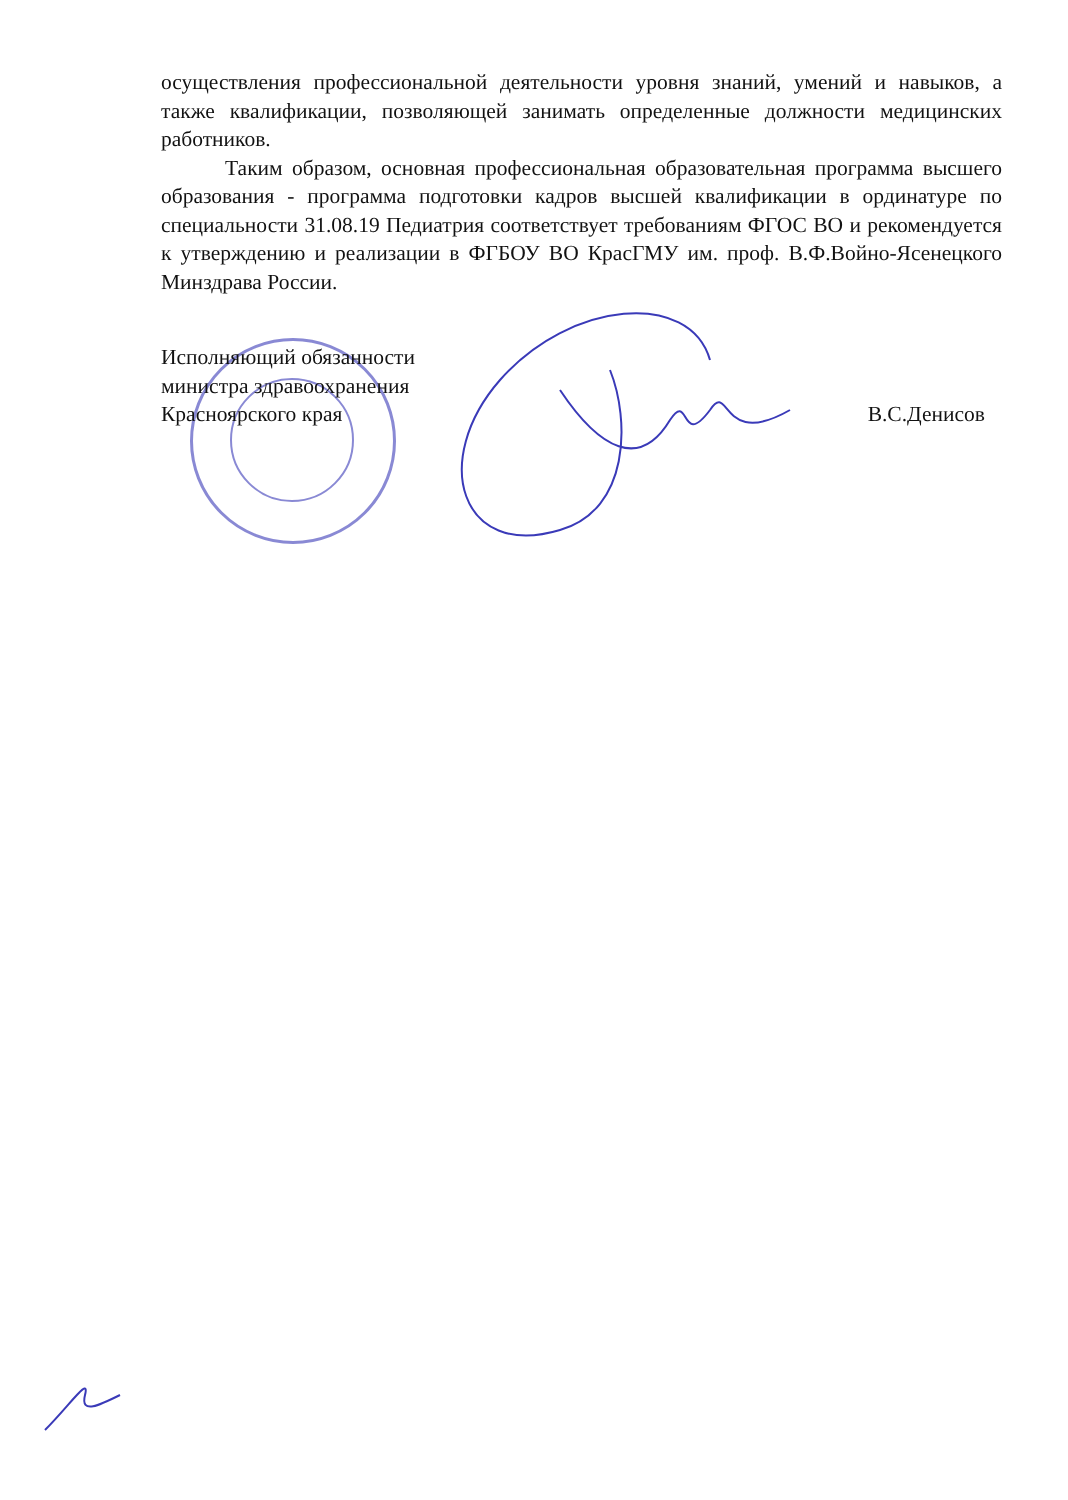осуществления профессиональной деятельности уровня знаний, умений и навыков, а также квалификации, позволяющей занимать определенные должности медицинских работников.
Таким образом, основная профессиональная образовательная программа высшего образования - программа подготовки кадров высшей квалификации в ординатуре по специальности 31.08.19 Педиатрия соответствует требованиям ФГОС ВО и рекомендуется к утверждению и реализации в ФГБОУ ВО КрасГМУ им. проф. В.Ф.Войно-Ясенецкого Минздрава России.
Исполняющий обязанности
министра здравоохранения
Красноярского края
В.С.Денисов